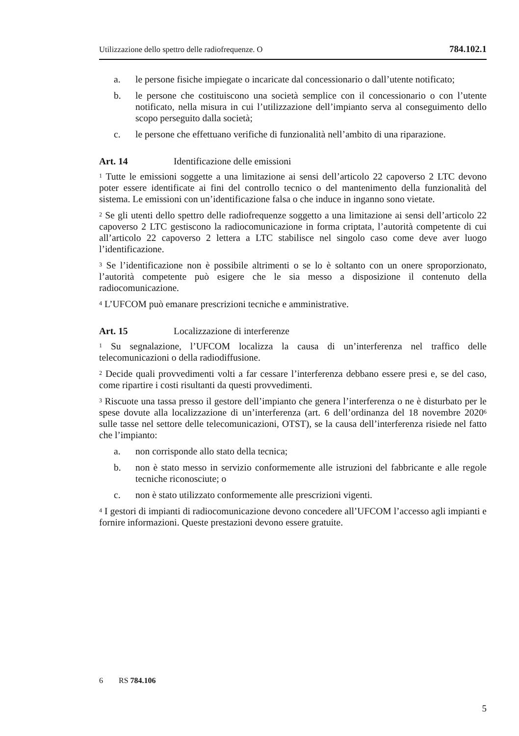Utilizzazione dello spettro delle radiofrequenze. O 784.102.1
a. le persone fisiche impiegate o incaricate dal concessionario o dall’utente notificato;
b. le persone che costituiscono una società semplice con il concessionario o con l’utente notificato, nella misura in cui l’utilizzazione dell’impianto serva al conseguimento dello scopo perseguito dalla società;
c. le persone che effettuano verifiche di funzionalità nell’ambito di una riparazione.
Art. 14 Identificazione delle emissioni
<sup>1</sup> Tutte le emissioni soggette a una limitazione ai sensi dell’articolo 22 capoverso 2 LTC devono poter essere identificate ai fini del controllo tecnico o del mantenimento della funzionalità del sistema. Le emissioni con un’identificazione falsa o che induce in inganno sono vietate.
<sup>2</sup> Se gli utenti dello spettro delle radiofrequenze soggetto a una limitazione ai sensi dell’articolo 22 capoverso 2 LTC gestiscono la radiocomunicazione in forma criptata, l’autorità competente di cui all’articolo 22 capoverso 2 lettera a LTC stabilisce nel singolo caso come deve aver luogo l’identificazione.
<sup>3</sup> Se l’identificazione non è possibile altrimenti o se lo è soltanto con un onere sproporzionato, l’autorità competente può esigere che le sia messo a disposizione il contenuto della radiocomunicazione.
<sup>4</sup> L’UFCOM può emanare prescrizioni tecniche e amministrative.
Art. 15 Localizzazione di interferenze
<sup>1</sup> Su segnalazione, l’UFCOM localizza la causa di un’interferenza nel traffico delle telecomunicazioni o della radiodiffusione.
<sup>2</sup> Decide quali provvedimenti volti a far cessare l’interferenza debbano essere presi e, se del caso, come ripartire i costi risultanti da questi provvedimenti.
<sup>3</sup> Riscuote una tassa presso il gestore dell’impianto che genera l’interferenza o ne è disturbato per le spese dovute alla localizzazione di un’interferenza (art. 6 dell’ordinanza del 18 novembre 2020<sup>6</sup> sulle tasse nel settore delle telecomunicazioni, OTST), se la causa dell’interferenza risiede nel fatto che l’impianto:
a. non corrisponde allo stato della tecnica;
b. non è stato messo in servizio conformemente alle istruzioni del fabbricante e alle regole tecniche riconosciute; o
c. non è stato utilizzato conformemente alle prescrizioni vigenti.
<sup>4</sup> I gestori di impianti di radiocomunicazione devono concedere all’UFCOM l’accesso agli impianti e fornire informazioni. Queste prestazioni devono essere gratuite.
6 RS 784.106
5